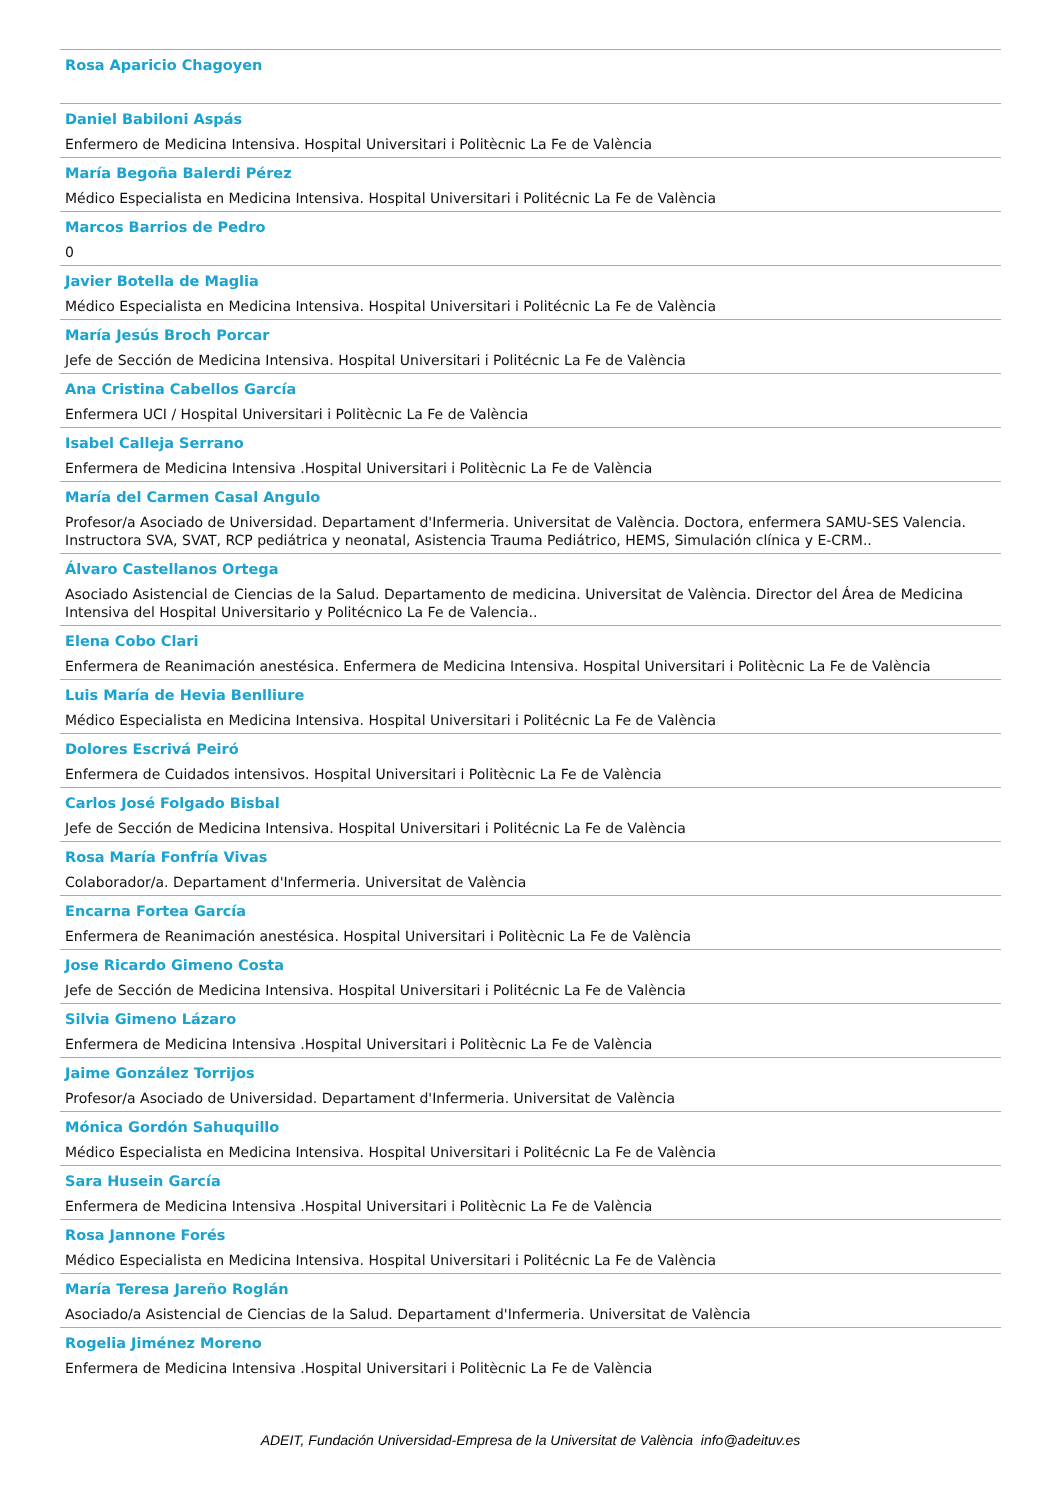Rosa Aparicio Chagoyen
Daniel Babiloni Aspás
Enfermero de Medicina Intensiva. Hospital Universitari i Politècnic La Fe de València
María Begoña Balerdi Pérez
Médico Especialista en Medicina Intensiva. Hospital Universitari i Politécnic La Fe de València
Marcos Barrios de Pedro
0
Javier Botella de Maglia
Médico Especialista en Medicina Intensiva. Hospital Universitari i Politécnic La Fe de València
María Jesús Broch Porcar
Jefe de Sección de Medicina Intensiva. Hospital Universitari i Politécnic La Fe de València
Ana Cristina Cabellos García
Enfermera UCI / Hospital Universitari i Politècnic La Fe de València
Isabel Calleja Serrano
Enfermera de Medicina Intensiva .Hospital Universitari i Politècnic La Fe de València
María del Carmen Casal Angulo
Profesor/a Asociado de Universidad. Departament d'Infermeria. Universitat de València. Doctora, enfermera SAMU-SES Valencia. Instructora SVA, SVAT, RCP pediátrica y neonatal, Asistencia Trauma Pediátrico, HEMS, Simulación clínica y E-CRM..
Álvaro Castellanos Ortega
Asociado Asistencial de Ciencias de la Salud. Departamento de medicina. Universitat de València. Director del Área de Medicina Intensiva del Hospital Universitario y Politécnico La Fe de Valencia..
Elena Cobo Clari
Enfermera de Reanimación anestésica. Enfermera de Medicina Intensiva. Hospital Universitari i Politècnic La Fe de València
Luis María de Hevia Benlliure
Médico Especialista en Medicina Intensiva. Hospital Universitari i Politécnic La Fe de València
Dolores Escrivá Peiró
Enfermera de Cuidados intensivos. Hospital Universitari i Politècnic La Fe de València
Carlos José Folgado Bisbal
Jefe de Sección de Medicina Intensiva. Hospital Universitari i Politécnic La Fe de València
Rosa María Fonfría Vivas
Colaborador/a. Departament d'Infermeria. Universitat de València
Encarna Fortea García
Enfermera de Reanimación anestésica. Hospital Universitari i Politècnic La Fe de València
Jose Ricardo Gimeno Costa
Jefe de Sección de Medicina Intensiva. Hospital Universitari i Politécnic La Fe de València
Silvia Gimeno Lázaro
Enfermera de Medicina Intensiva .Hospital Universitari i Politècnic La Fe de València
Jaime González Torrijos
Profesor/a Asociado de Universidad. Departament d'Infermeria. Universitat de València
Mónica Gordón Sahuquillo
Médico Especialista en Medicina Intensiva. Hospital Universitari i Politécnic La Fe de València
Sara Husein García
Enfermera de Medicina Intensiva .Hospital Universitari i Politècnic La Fe de València
Rosa Jannone Forés
Médico Especialista en Medicina Intensiva. Hospital Universitari i Politécnic La Fe de València
María Teresa Jareño Roglán
Asociado/a Asistencial de Ciencias de la Salud. Departament d'Infermeria. Universitat de València
Rogelia Jiménez Moreno
Enfermera de Medicina Intensiva .Hospital Universitari i Politècnic La Fe de València
ADEIT, Fundación Universidad-Empresa de la Universitat de València info@adeituv.es